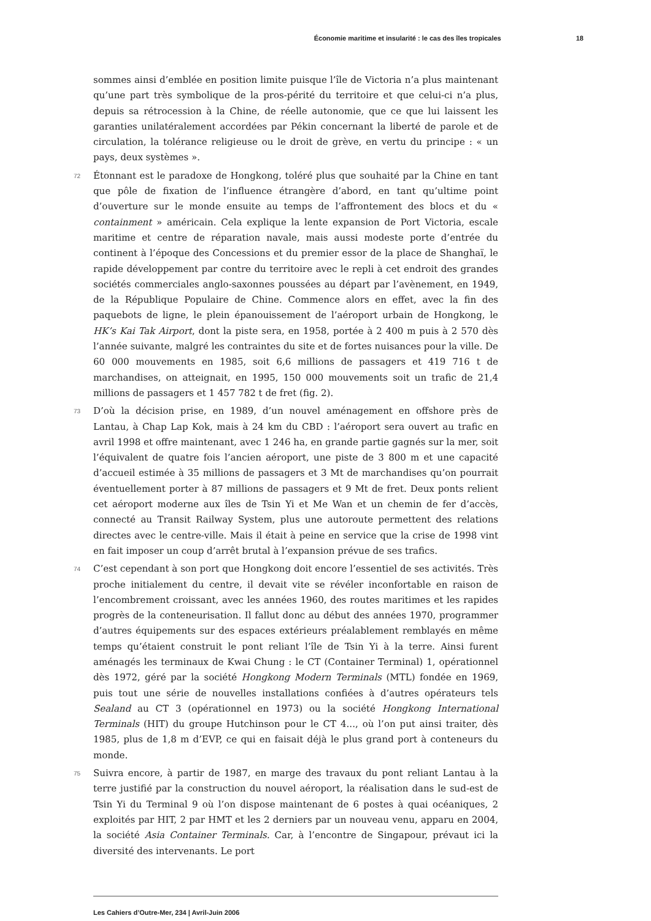Économie maritime et insularité : le cas des îles tropicales 18
sommes ainsi d’emblée en position limite puisque l’île de Victoria n’a plus maintenant qu’une part très symbolique de la pros-périté du territoire et que celui-ci n’a plus, depuis sa rétrocession à la Chine, de réelle autonomie, que ce que lui laissent les garanties unilatéralement accordées par Pékin concernant la liberté de parole et de circulation, la tolérance religieuse ou le droit de grève, en vertu du principe : « un pays, deux systèmes ».
72 Étonnant est le paradoxe de Hongkong, toléré plus que souhaité par la Chine en tant que pôle de fixation de l’influence étrangère d’abord, en tant qu’ultime point d’ouverture sur le monde ensuite au temps de l’affrontement des blocs et du « containment » américain. Cela explique la lente expansion de Port Victoria, escale maritime et centre de réparation navale, mais aussi modeste porte d’entrée du continent à l’époque des Concessions et du premier essor de la place de Shanghaï, le rapide développement par contre du territoire avec le repli à cet endroit des grandes sociétés commerciales anglo-saxonnes poussées au départ par l’avènement, en 1949, de la République Populaire de Chine. Commence alors en effet, avec la fin des paquebots de ligne, le plein épanouissement de l’aéroport urbain de Hongkong, le HK’s Kai Tak Airport, dont la piste sera, en 1958, portée à 2 400 m puis à 2 570 dès l’année suivante, malgré les contraintes du site et de fortes nuisances pour la ville. De 60 000 mouvements en 1985, soit 6,6 millions de passagers et 419 716 t de marchandises, on atteignait, en 1995, 150 000 mouvements soit un trafic de 21,4 millions de passagers et 1 457 782 t de fret (fig. 2).
73 D’où la décision prise, en 1989, d’un nouvel aménagement en offshore près de Lantau, à Chap Lap Kok, mais à 24 km du CBD : l’aéroport sera ouvert au trafic en avril 1998 et offre maintenant, avec 1 246 ha, en grande partie gagnés sur la mer, soit l’équivalent de quatre fois l’ancien aéroport, une piste de 3 800 m et une capacité d’accueil estimée à 35 millions de passagers et 3 Mt de marchandises qu’on pourrait éventuellement porter à 87 millions de passagers et 9 Mt de fret. Deux ponts relient cet aéroport moderne aux îles de Tsin Yi et Me Wan et un chemin de fer d’accès, connecté au Transit Railway System, plus une autoroute permettent des relations directes avec le centre-ville. Mais il était à peine en service que la crise de 1998 vint en fait imposer un coup d’arrêt brutal à l’expansion prévue de ses trafics.
74 C’est cependant à son port que Hongkong doit encore l’essentiel de ses activités. Très proche initialement du centre, il devait vite se révéler inconfortable en raison de l’encombrement croissant, avec les années 1960, des routes maritimes et les rapides progrès de la conteneurisation. Il fallut donc au début des années 1970, programmer d’autres équipements sur des espaces extérieurs préalablement remblayés en même temps qu’étaient construit le pont reliant l’île de Tsin Yi à la terre. Ainsi furent aménagés les terminaux de Kwai Chung : le CT (Container Terminal) 1, opérationnel dès 1972, géré par la société Hongkong Modern Terminals (MTL) fondée en 1969, puis tout une série de nouvelles installations confiées à d’autres opérateurs tels Sealand au CT 3 (opérationnel en 1973) ou la société Hongkong International Terminals (HIT) du groupe Hutchinson pour le CT 4..., où l’on put ainsi traiter, dès 1985, plus de 1,8 m d’EVP, ce qui en faisait déjà le plus grand port à conteneurs du monde.
75 Suivra encore, à partir de 1987, en marge des travaux du pont reliant Lantau à la terre justifié par la construction du nouvel aéroport, la réalisation dans le sud-est de Tsin Yi du Terminal 9 où l’on dispose maintenant de 6 postes à quai océaniques, 2 exploités par HIT, 2 par HMT et les 2 derniers par un nouveau venu, apparu en 2004, la société Asia Container Terminals. Car, à l’encontre de Singapour, prévaut ici la diversité des intervenants. Le port
Les Cahiers d’Outre-Mer, 234 | Avril-Juin 2006